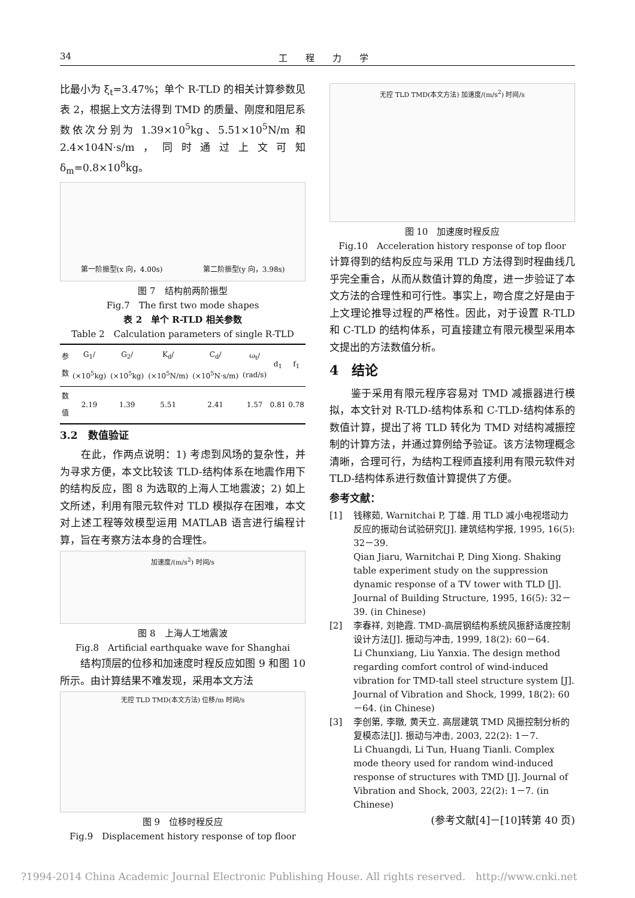34 工　　程　　力　　学
比最小为 ξ<sub>t</sub>=3.47%；单个 R-TLD 的相关计算参数见表 2，根据上文方法得到 TMD 的质量、刚度和阻尼系数依次分别为 1.39×10<sup>5</sup>kg、5.51×10<sup>5</sup>N/m 和 2.4×104N·s/m，同时通过上文可知 δ<sub>m</sub>=0.8×10<sup>8</sup>kg。
第一阶振型(x 向，4.00s) 第二阶振型(y 向，3.98s)
图 7　结构前两阶振型
Fig.7　The first two mode shapes
表 2　单个 R-TLD 相关参数
Table 2　Calculation parameters of single R-TLD
| 参数 | G<sub>1</sub>/ (×10<sup>5</sup>kg) | G<sub>2</sub>/ (×10<sup>5</sup>kg) | K<sub>d</sub>/ (×10<sup>5</sup>N/m) | C<sub>d</sub>/ (×10<sup>5</sup>N·s/m) | ω<sub>t</sub>/ (rad/s) | d<sub>1</sub> | f<sub>1</sub> |
| --- | --- | --- | --- | --- | --- | --- | --- |
| 数值 | 2.19 | 1.39 | 5.51 | 2.41 | 1.57 | 0.81 | 0.78 |
3.2　数值验证
　　在此，作两点说明：1) 考虑到风场的复杂性，并为寻求方便，本文比较该 TLD-结构体系在地震作用下的结构反应，图 8 为选取的上海人工地震波；2) 如上文所述，利用有限元软件对 TLD 模拟存在困难，本文对上述工程等效模型运用 MATLAB 语言进行编程计算，旨在考察方法本身的合理性。
加速度/(m/s<sup>2</sup>) 时间/s
图 8　上海人工地震波
Fig.8　Artificial earthquake wave for Shanghai
　　结构顶层的位移和加速度时程反应如图 9 和图 10 所示。由计算结果不难发现，采用本文方法
无控 TLD TMD(本文方法) 位移/m 时间/s
图 9　位移时程反应
Fig.9　Displacement history response of top floor
无控 TLD TMD(本文方法) 加速度/(m/s<sup>2</sup>) 时间/s
图 10　加速度时程反应
Fig.10　Acceleration history response of top floor
计算得到的结构反应与采用 TLD 方法得到时程曲线几乎完全重合，从而从数值计算的角度，进一步验证了本文方法的合理性和可行性。事实上，吻合度之好是由于上文理论推导过程的严格性。因此，对于设置 R-TLD 和 C-TLD 的结构体系，可直接建立有限元模型采用本文提出的方法数值分析。
4　结论
　　鉴于采用有限元程序容易对 TMD 减振器进行模拟，本文针对 R-TLD-结构体系和 C-TLD-结构体系的数值计算，提出了将 TLD 转化为 TMD 对结构减振控制的计算方法，并通过算例给予验证。该方法物理概念清晰，合理可行，为结构工程师直接利用有限元软件对 TLD-结构体系进行数值计算提供了方便。
参考文献：
[1] 钱稼茹, Warnitchai P, 丁雄. 用 TLD 减小电视塔动力反应的振动台试验研究[J]. 建筑结构学报, 1995, 16(5): 32－39.
Qian Jiaru, Warnitchai P, Ding Xiong. Shaking table experiment study on the suppression dynamic response of a TV tower with TLD [J]. Journal of Building Structure, 1995, 16(5): 32－39. (in Chinese)
[2] 李春祥, 刘艳霞. TMD-高层钢结构系统风振舒适度控制设计方法[J]. 振动与冲击, 1999, 18(2): 60－64.
Li Chunxiang, Liu Yanxia. The design method regarding comfort control of wind-induced vibration for TMD-tall steel structure system [J]. Journal of Vibration and Shock, 1999, 18(2): 60－64. (in Chinese)
[3] 李创第, 李暾, 黄天立. 高层建筑 TMD 风振控制分析的复模态法[J]. 振动与冲击, 2003, 22(2): 1－7.
Li Chuangdi, Li Tun, Huang Tianli. Complex mode theory used for random wind-induced response of structures with TMD [J]. Journal of Vibration and Shock, 2003, 22(2): 1－7. (in Chinese)
(参考文献[4]－[10]转第 40 页)
?1994-2014 China Academic Journal Electronic Publishing House. All rights reserved.　http://www.cnki.net